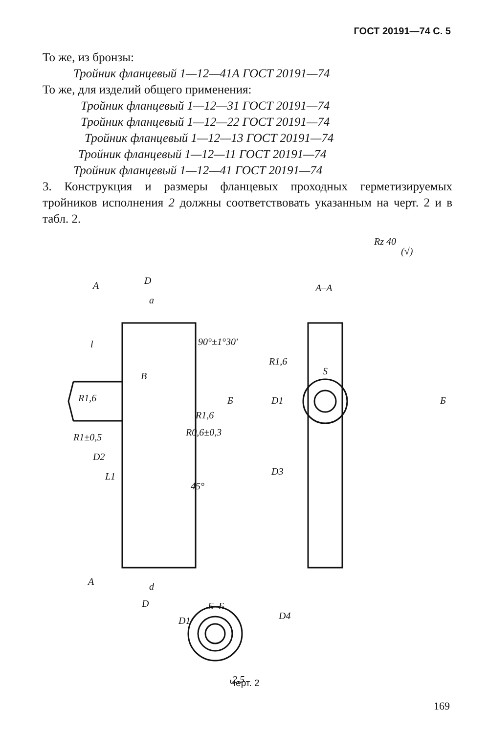ГОСТ 20191—74 С. 5
То же, из бронзы:
Тройник фланцевый 1—12—41А ГОСТ 20191—74
То же, для изделий общего применения:
Тройник фланцевый 1—12—31 ГОСТ 20191—74
Тройник фланцевый 1—12—22 ГОСТ 20191—74
Тройник фланцевый 1—12—13 ГОСТ 20191—74
Тройник фланцевый 1—12—11 ГОСТ 20191—74
Тройник фланцевый 1—12—41 ГОСТ 20191—74
3. Конструкция и размеры фланцевых проходных герметизируемых тройников исполнения 2 должны соответствовать указанным на черт. 2 и в табл. 2.
Rz 40
(√)
D
a
l
90°±1°30'
R1,6
B
R1,6
R0,6±0,3
R1±0,5
D2
L1
45°
d
D
A
A
А–А
R1,6
S
D1
D3
Б
Б
Б–Б
D1
D4
2,5
Черт. 2
169